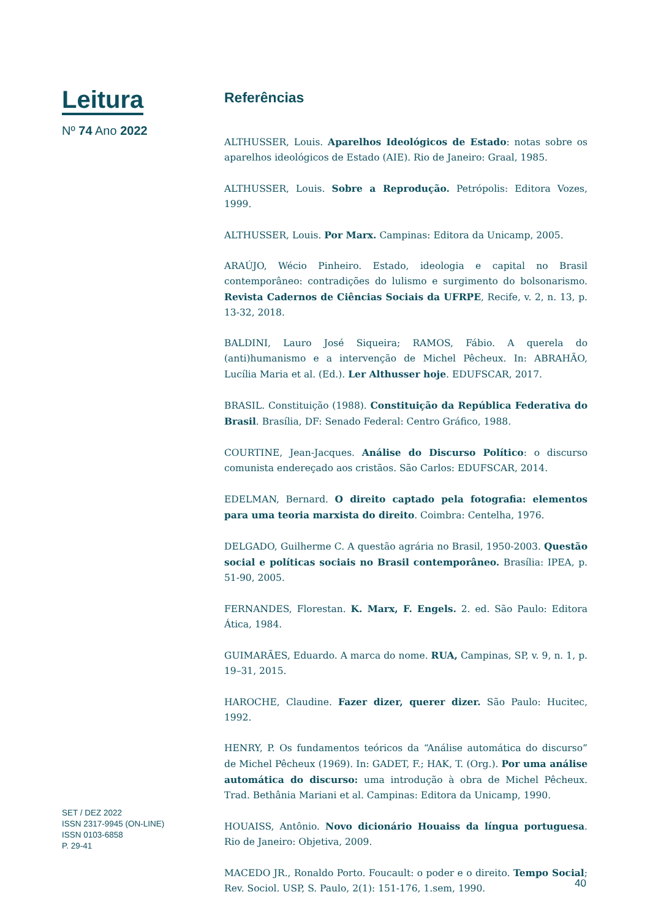Leitura
Nº 74 Ano 2022
SET / DEZ 2022
ISSN 2317-9945 (ON-LINE)
ISSN 0103-6858
P. 29-41
Referências
ALTHUSSER, Louis. Aparelhos Ideológicos de Estado: notas sobre os aparelhos ideológicos de Estado (AIE). Rio de Janeiro: Graal, 1985.
ALTHUSSER, Louis. Sobre a Reprodução. Petrópolis: Editora Vozes, 1999.
ALTHUSSER, Louis. Por Marx. Campinas: Editora da Unicamp, 2005.
ARAÚJO, Wécio Pinheiro. Estado, ideologia e capital no Brasil contemporâneo: contradições do lulismo e surgimento do bolsonarismo. Revista Cadernos de Ciências Sociais da UFRPE, Recife, v. 2, n. 13, p. 13-32, 2018.
BALDINI, Lauro José Siqueira; RAMOS, Fábio. A querela do (anti)humanismo e a intervenção de Michel Pêcheux. In: ABRAHÃO, Lucília Maria et al. (Ed.). Ler Althusser hoje. EDUFSCAR, 2017.
BRASIL. Constituição (1988). Constituição da República Federativa do Brasil. Brasília, DF: Senado Federal: Centro Gráfico, 1988.
COURTINE, Jean-Jacques. Análise do Discurso Político: o discurso comunista endereçado aos cristãos. São Carlos: EDUFSCAR, 2014.
EDELMAN, Bernard. O direito captado pela fotografia: elementos para uma teoria marxista do direito. Coimbra: Centelha, 1976.
DELGADO, Guilherme C. A questão agrária no Brasil, 1950-2003. Questão social e políticas sociais no Brasil contemporâneo. Brasília: IPEA, p. 51-90, 2005.
FERNANDES, Florestan. K. Marx, F. Engels. 2. ed. São Paulo: Editora Ática, 1984.
GUIMARÃES, Eduardo. A marca do nome. RUA, Campinas, SP, v. 9, n. 1, p. 19–31, 2015.
HAROCHE, Claudine. Fazer dizer, querer dizer. São Paulo: Hucitec, 1992.
HENRY, P. Os fundamentos teóricos da “Análise automática do discurso” de Michel Pêcheux (1969). In: GADET, F.; HAK, T. (Org.). Por uma análise automática do discurso: uma introdução à obra de Michel Pêcheux. Trad. Bethânia Mariani et al. Campinas: Editora da Unicamp, 1990.
HOUAISS, Antônio. Novo dicionário Houaiss da língua portuguesa. Rio de Janeiro: Objetiva, 2009.
MACEDO JR., Ronaldo Porto. Foucault: o poder e o direito. Tempo Social; Rev. Sociol. USP, S. Paulo, 2(1): 151-176, 1.sem, 1990.
40